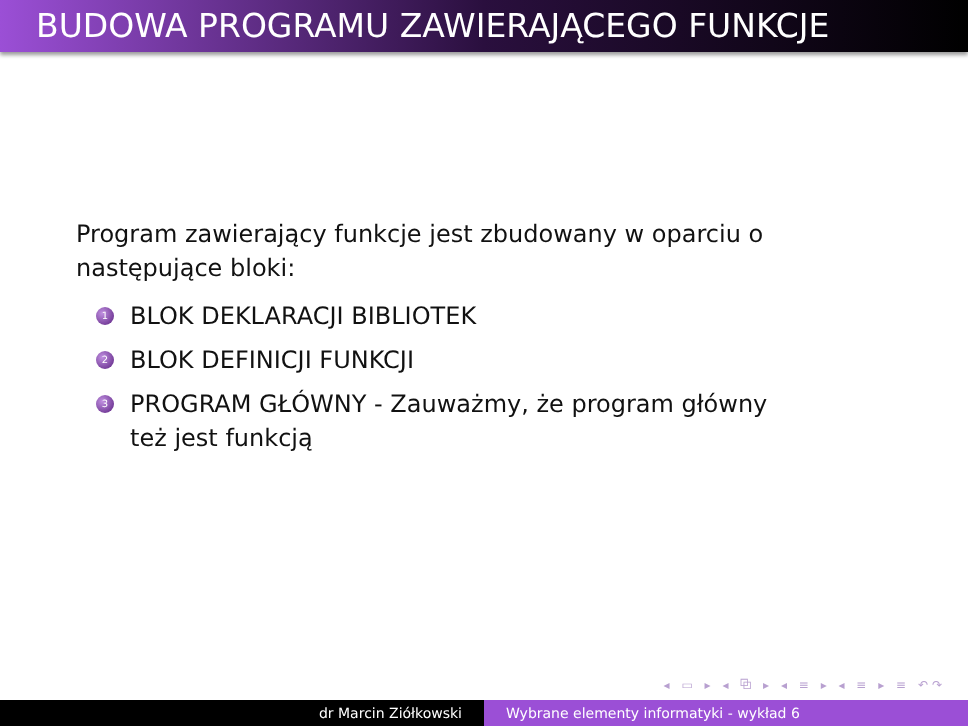BUDOWA PROGRAMU ZAWIERAJĄCEGO FUNKCJE
Program zawierający funkcje jest zbudowany w oparciu o następujące bloki:
1 BLOK DEKLARACJI BIBLIOTEK
2 BLOK DEFINICJI FUNKCJI
3 PROGRAM GŁÓWNY - Zauważmy, że program główny też jest funkcją
◂ ▭ ▸ ◂ ⧉ ▸ ◂ ≡ ▸ ◂ ≡ ▸ ≡ ↶↷
dr Marcin Ziółkowski Wybrane elementy informatyki - wykład 6